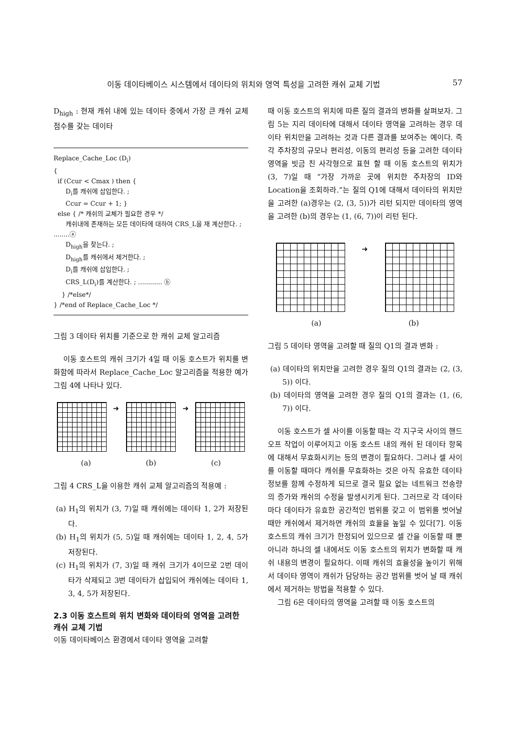이동 데이타베이스 시스템에서 데이타의 위치와 영역 특성을 고려한 캐쉬 교체 기법 57
D<sub>high</sub> : 현재 캐쉬 내에 있는 데이타 중에서 가장 큰 캐쉬 교체 점수를 갖는 데이타
Replace_Cache_Loc (D<sub>i</sub>)
{
if (Ccur < Cmax ) then {
D<sub>i</sub>를 캐쉬에 삽입한다. ;
Ccur = Ccur + 1; }
else { /* 캐쉬의 교체가 필요한 경우 */
캐쉬내에 존재하는 모든 데이타에 대하여 CRS_L을 재 계산한다. ; ........ⓐ
D<sub>high</sub>을 찾는다. ;
D<sub>high</sub>를 캐쉬에서 제거한다. ;
D<sub>i</sub>를 캐쉬에 삽입한다. ;
CRS_L(D<sub>i</sub>)를 계산한다. ; ............ ⓑ
} /*else*/
} /*end of Replace_Cache_Loc */
그림 3 데이타 위치를 기준으로 한 캐쉬 교체 알고리즘
이동 호스트의 캐쉬 크기가 4일 때 이동 호스트가 위치를 변화함에 따라서 Replace_Cache_Loc 알고리즘을 적용한 예가 그림 4에 나타나 있다.
➜ ➜
(a) (b) (c)
그림 4 CRS_L을 이용한 캐쉬 교체 알고리즘의 적용예 :
(a) H<sub>1</sub>의 위치가 (3, 7)일 때 캐쉬에는 데이타 1, 2가 저장된다.
(b) H<sub>1</sub>의 위치가 (5, 5)일 때 캐쉬에는 데이타 1, 2, 4, 5가 저장된다.
(c) H<sub>1</sub>의 위치가 (7, 3)일 때 캐쉬 크기가 4이므로 2번 데이타가 삭제되고 3번 데이타가 삽입되어 캐쉬에는 데이타 1, 3, 4, 5가 저장된다.
2.3 이동 호스트의 위치 변화와 데이타의 영역을 고려한 캐쉬 교체 기법
이동 데이타베이스 환경에서 데이타 영역을 고려할
때 이동 호스트의 위치에 따른 질의 결과의 변화를 살펴보자. 그림 5는 지리 데이타에 대해서 데이타 영역을 고려하는 경우 데이타 위치만을 고려하는 것과 다른 결과를 보여주는 예이다. 즉 각 주차장의 규모나 편리성, 이동의 편리성 등을 고려한 데이타 영역을 빗금 친 사각형으로 표현 할 때 이동 호스트의 위치가 (3, 7)일 때 “가장 가까운 곳에 위치한 주차장의 ID와 Location을 조회하라.”는 질의 Q1에 대해서 데이타의 위치만을 고려한 (a)경우는 (2, (3, 5))가 리턴 되지만 데이타의 영역을 고려한 (b)의 경우는 (1, (6, 7))이 리턴 된다.
➜
(a) (b)
그림 5 데이타 영역을 고려할 때 질의 Q1의 결과 변화 :
(a) 데이타의 위치만을 고려한 경우 질의 Q1의 결과는 (2, (3, 5)) 이다.
(b) 데이타의 영역을 고려한 경우 질의 Q1의 결과는 (1, (6, 7)) 이다.
이동 호스트가 셀 사이를 이동할 때는 각 지구국 사이의 핸드 오프 작업이 이루어지고 이동 호스트 내의 캐쉬 된 데이타 항목에 대해서 무효화시키는 등의 변경이 필요하다. 그러나 셀 사이를 이동할 때마다 캐쉬를 무효화하는 것은 아직 유효한 데이타 정보를 함께 수정하게 되므로 결국 필요 없는 네트워크 전송량의 증가와 캐쉬의 수정을 발생시키게 된다. 그러므로 각 데이타마다 데이타가 유효한 공간적인 범위를 갖고 이 범위를 벗어날 때만 캐쉬에서 제거하면 캐쉬의 효율을 높일 수 있다[7]. 이동 호스트의 캐쉬 크기가 한정되어 있으므로 셀 간을 이동할 때 뿐 아니라 하나의 셀 내에서도 이동 호스트의 위치가 변화할 때 캐쉬 내용의 변경이 필요하다. 이때 캐쉬의 효율성을 높이기 위해서 데이타 영역이 캐쉬가 담당하는 공간 범위를 벗어 날 때 캐쉬에서 제거하는 방법을 적용할 수 있다.
그림 6은 데이타의 영역을 고려할 때 이동 호스트의